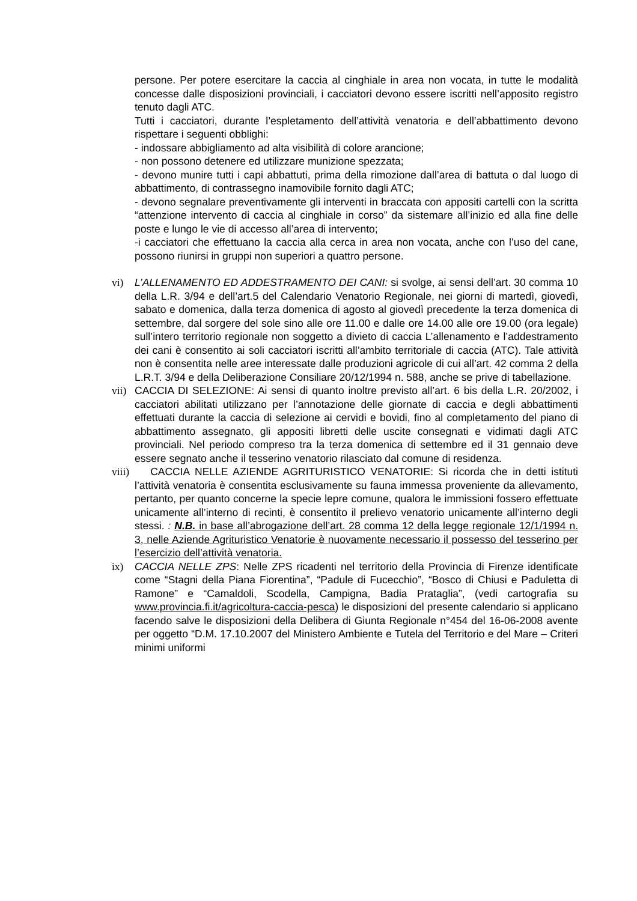persone. Per potere esercitare la caccia al cinghiale in area non vocata, in tutte le modalità concesse dalle disposizioni provinciali, i cacciatori devono essere iscritti nell’apposito registro tenuto dagli ATC.
Tutti i cacciatori, durante l’espletamento dell’attività venatoria e dell’abbattimento devono rispettare i seguenti obblighi:
- indossare abbigliamento ad alta visibilità di colore arancione;
- non possono detenere ed utilizzare munizione spezzata;
- devono munire tutti i capi abbattuti, prima della rimozione dall’area di battuta o dal luogo di abbattimento, di contrassegno inamovibile fornito dagli ATC;
- devono segnalare preventivamente gli interventi in braccata con appositi cartelli con la scritta “attenzione intervento di caccia al cinghiale in corso” da sistemare all’inizio ed alla fine delle poste e lungo le vie di accesso all’area di intervento;
-i cacciatori che effettuano la caccia alla cerca in area non vocata, anche con l’uso del cane, possono riunirsi in gruppi non superiori a quattro persone.
vi) L’ALLENAMENTO ED ADDESTRAMENTO DEI CANI: si svolge, ai sensi dell’art. 30 comma 10 della L.R. 3/94 e dell’art.5 del Calendario Venatorio Regionale, nei giorni di martedì, giovedì, sabato e domenica, dalla terza domenica di agosto al giovedì precedente la terza domenica di settembre, dal sorgere del sole sino alle ore 11.00 e dalle ore 14.00 alle ore 19.00 (ora legale) sull’intero territorio regionale non soggetto a divieto di caccia L’allenamento e l’addestramento dei cani è consentito ai soli cacciatori iscritti all’ambito territoriale di caccia (ATC). Tale attività non è consentita nelle aree interessate dalle produzioni agricole di cui all’art. 42 comma 2 della L.R.T. 3/94 e della Deliberazione Consiliare 20/12/1994 n. 588, anche se prive di tabellazione.
vii)
CACCIA DI SELEZIONE: Ai sensi di quanto inoltre previsto all’art. 6 bis della L.R. 20/2002, i cacciatori abilitati utilizzano per l’annotazione delle giornate di caccia e degli abbattimenti effettuati durante la caccia di selezione ai cervidi e bovidi, fino al completamento del piano di abbattimento assegnato, gli appositi libretti delle uscite consegnati e vidimati dagli ATC provinciali. Nel periodo compreso tra la terza domenica di settembre ed il 31 gennaio deve essere segnato anche il tesserino venatorio rilasciato dal comune di residenza.
viii)
CACCIA NELLE AZIENDE AGRITURISTICO VENATORIE: Si ricorda che in detti istituti l’attività venatoria è consentita esclusivamente su fauna immessa proveniente da allevamento, pertanto, per quanto concerne la specie lepre comune, qualora le immissioni fossero effettuate unicamente all’interno di recinti, è consentito il prelievo venatorio unicamente all’interno degli stessi. : N.B. in base all’abrogazione dell’art. 28 comma 12 della legge regionale 12/1/1994 n. 3, nelle Aziende Agrituristico Venatorie è nuovamente necessario il possesso del tesserino per l’esercizio dell’attività venatoria.
ix) CACCIA NELLE ZPS: Nelle ZPS ricadenti nel territorio della Provincia di Firenze identificate come “Stagni della Piana Fiorentina”, “Padule di Fucecchio”, “Bosco di Chiusi e Paduletta di Ramone” e “Camaldoli, Scodella, Campigna, Badia Prataglia”, (vedi cartografia su www.provincia.fi.it/agricoltura-caccia-pesca) le disposizioni del presente calendario si applicano facendo salve le disposizioni della Delibera di Giunta Regionale n°454 del 16-06-2008 avente per oggetto “D.M. 17.10.2007 del Ministero Ambiente e Tutela del Territorio e del Mare – Criteri minimi uniformi